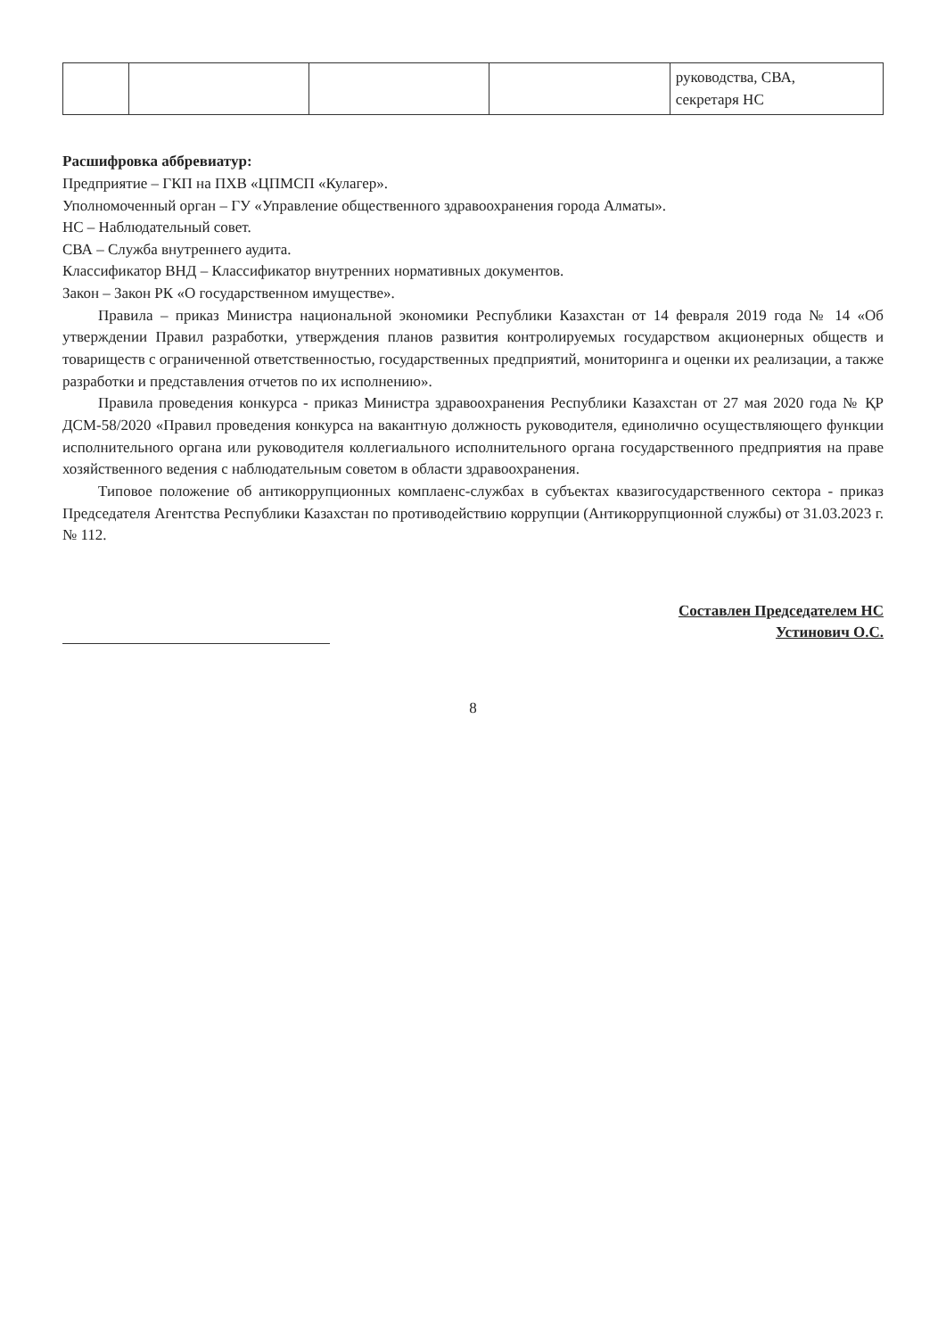| | | | | руководства, СВА, секретаря НС |
Расшифровка аббревиатур:
Предприятие – ГКП на ПХВ «ЦПМСП «Кулагер».
Уполномоченный орган – ГУ «Управление общественного здравоохранения города Алматы».
НС – Наблюдательный совет.
СВА – Служба внутреннего аудита.
Классификатор ВНД – Классификатор внутренних нормативных документов.
Закон – Закон РК «О государственном имуществе».
Правила – приказ Министра национальной экономики Республики Казахстан от 14 февраля 2019 года № 14 «Об утверждении Правил разработки, утверждения планов развития контролируемых государством акционерных обществ и товариществ с ограниченной ответственностью, государственных предприятий, мониторинга и оценки их реализации, а также разработки и представления отчетов по их исполнению».
Правила проведения конкурса - приказ Министра здравоохранения Республики Казахстан от 27 мая 2020 года № ҚР ДСМ-58/2020 «Правил проведения конкурса на вакантную должность руководителя, единолично осуществляющего функции исполнительного органа или руководителя коллегиального исполнительного органа государственного предприятия на праве хозяйственного ведения с наблюдательным советом в области здравоохранения.
Типовое положение об антикоррупционных комплаенс-службах в субъектах квазигосударственного сектора - приказ Председателя Агентства Республики Казахстан по противодействию коррупции (Антикоррупционной службы) от 31.03.2023 г. № 112.
Составлен Председателем НС
Устинович О.С.
8